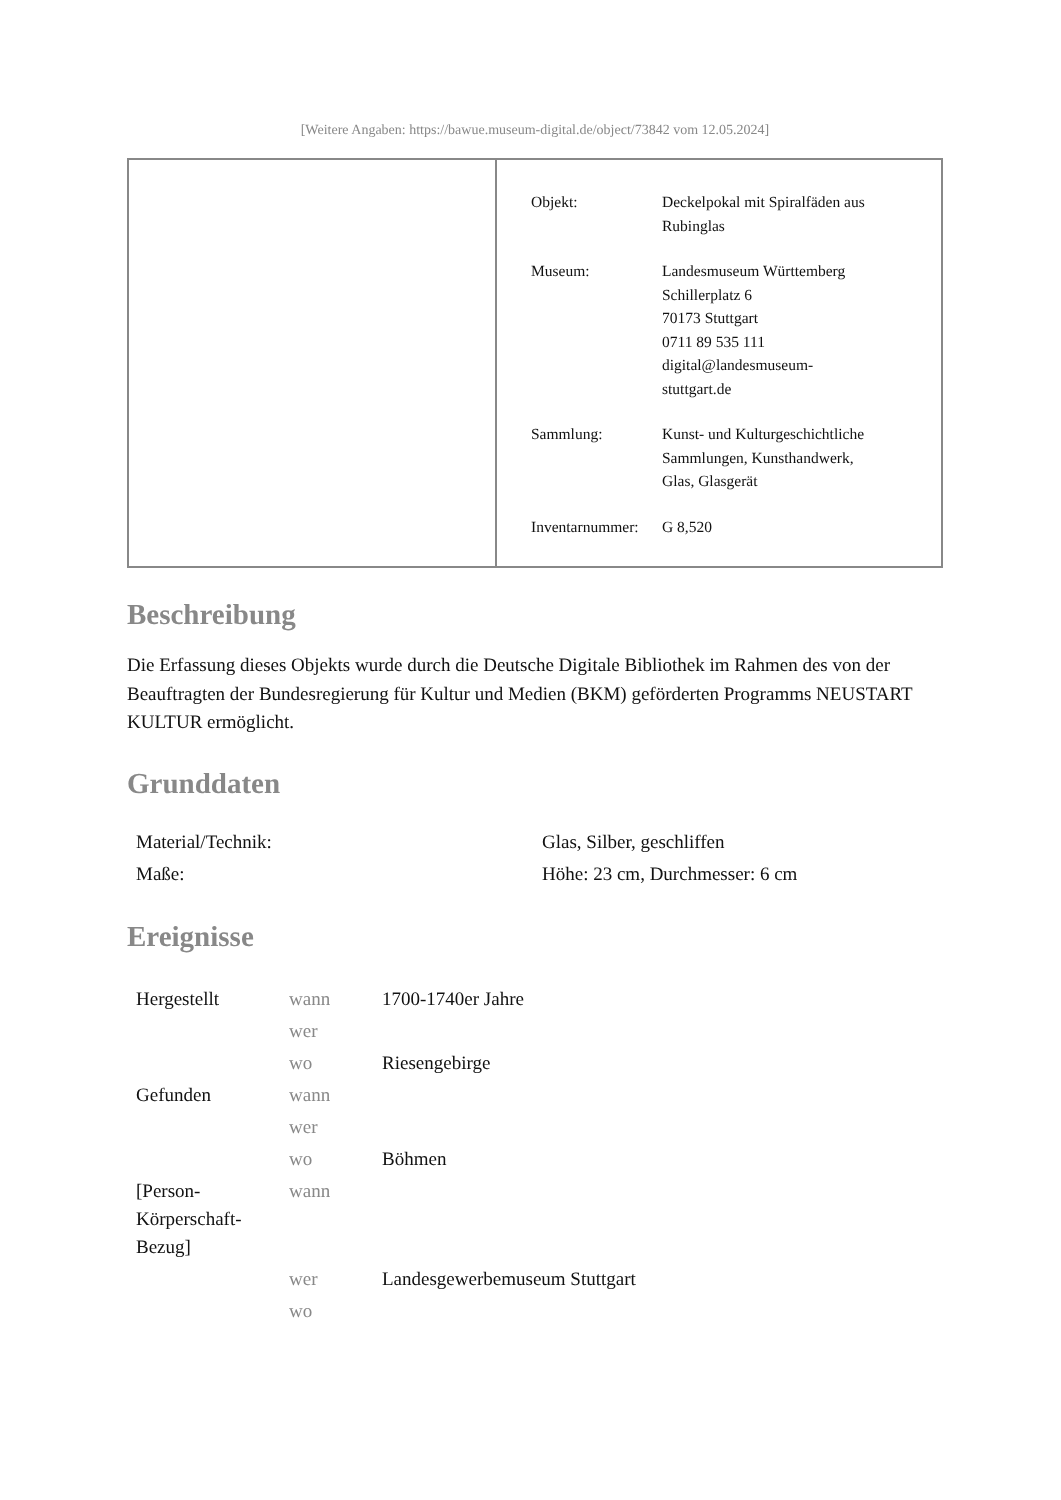[Weitere Angaben: https://bawue.museum-digital.de/object/73842 vom 12.05.2024]
| Objekt: | Deckelpokal mit Spiralfäden aus Rubinglas |
| Museum: | Landesmuseum Württemberg Schillerplatz 6 70173 Stuttgart 0711 89 535 111 digital@landesmuseum- stuttgart.de |
| Sammlung: | Kunst- und Kulturgeschichtliche Sammlungen, Kunsthandwerk, Glas, Glasgerät |
| Inventarnummer: | G 8,520 |
Beschreibung
Die Erfassung dieses Objekts wurde durch die Deutsche Digitale Bibliothek im Rahmen des von der Beauftragten der Bundesregierung für Kultur und Medien (BKM) geförderten Programms NEUSTART KULTUR ermöglicht.
Grunddaten
| Material/Technik: | Glas, Silber, geschliffen |
| Maße: | Höhe: 23 cm, Durchmesser: 6 cm |
Ereignisse
| Hergestellt | wann | 1700-1740er Jahre |
| | wer | |
| | wo | Riesengebirge |
| Gefunden | wann | |
| | wer | |
| | wo | Böhmen |
| [Person- Körperschaft- Bezug] | wann | |
| | wer | Landesgewerbemuseum Stuttgart |
| | wo | |